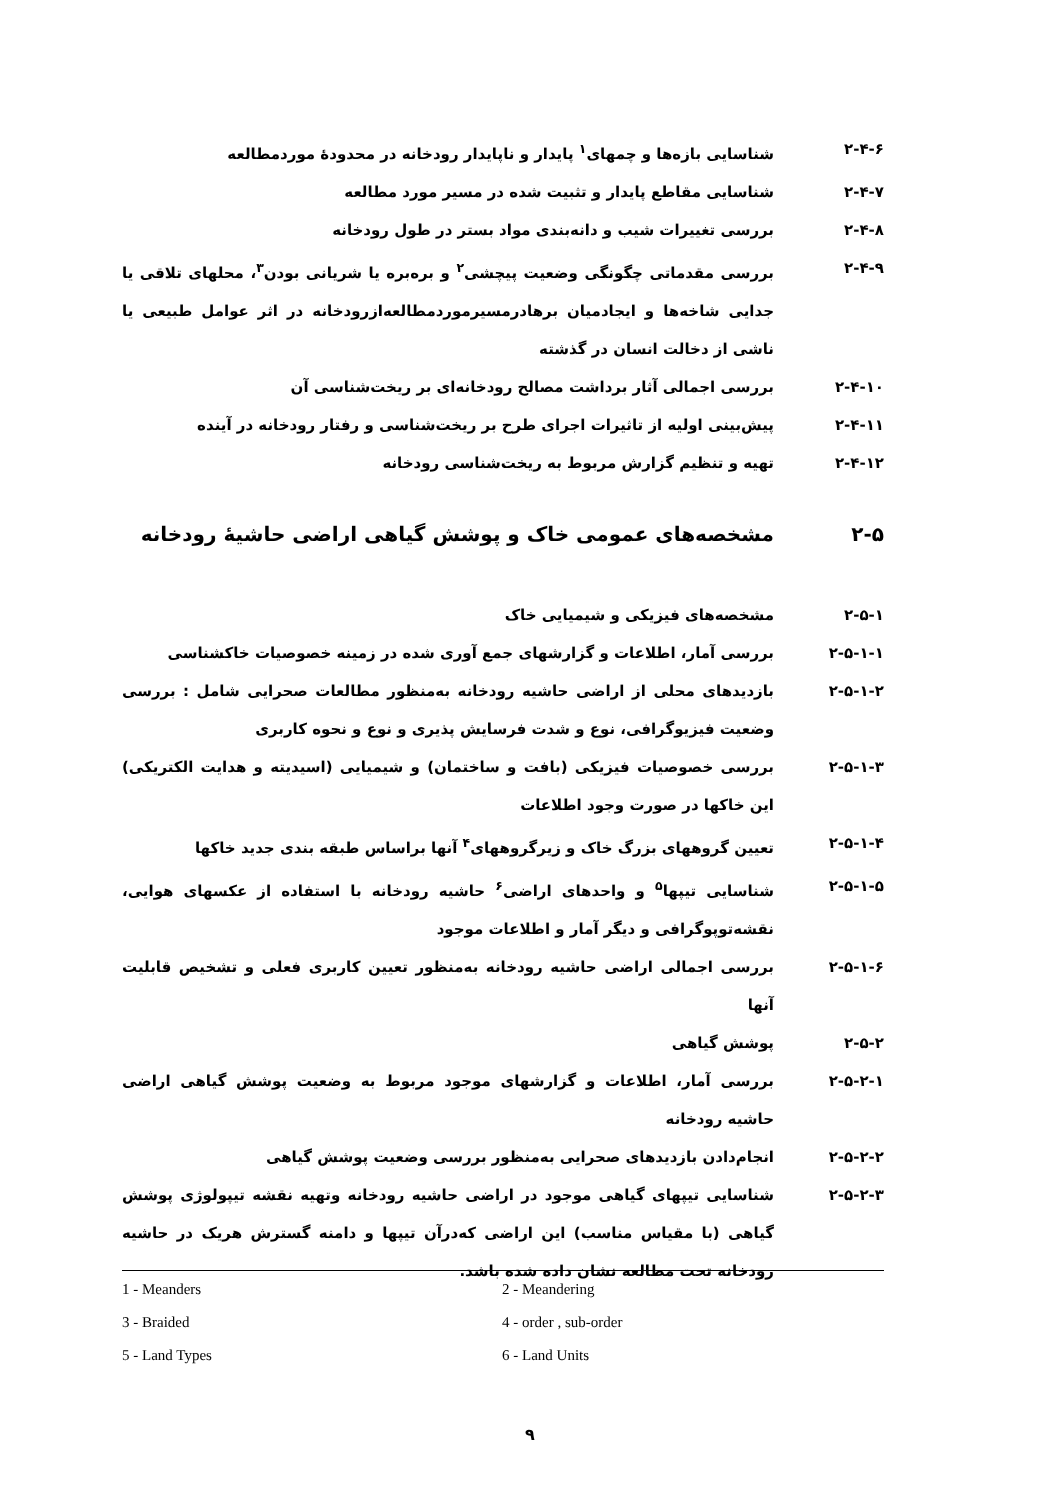۲-۴-۶ شناسایی بازه‌ها و چمهای<sup>۱</sup> پایدار و ناپایدار رودخانه در محدودهٔ موردمطالعه
۲-۴-۷ شناسایی مقاطع پایدار و تثبیت شده در مسیر مورد مطالعه
۲-۴-۸ بررسی تغییرات شیب و دانه‌بندی مواد بستر در طول رودخانه
۲-۴-۹ بررسی مقدماتی چگونگی وضعیت پیچشی<sup>۲</sup> و برەبره یا شریانی بودن<sup>۳</sup>، محلهای تلاقی یا جدایی شاخه‌ها و ایجادمیان برهادرمسیرموردمطالعه‌ازرودخانه در اثر عوامل طبیعی یا ناشی از دخالت انسان در گذشته
۲-۴-۱۰ بررسی اجمالی آثار برداشت مصالح رودخانه‌ای بر ریخت‌شناسی آن
۲-۴-۱۱ پیش‌بینی اولیه از تاثیرات اجرای طرح بر ریخت‌شناسی و رفتار رودخانه در آینده
۲-۴-۱۲ تهیه و تنظیم گزارش مربوط به ریخت‌شناسی رودخانه
۲-۵ مشخصه‌های عمومی خاک و پوشش گیاهی اراضی حاشیهٔ رودخانه
۲-۵-۱ مشخصه‌های فیزیکی و شیمیایی خاک
۲-۵-۱-۱ بررسی آمار، اطلاعات و گزارشهای جمع آوری شده در زمینه خصوصیات خاکشناسی
۲-۵-۱-۲ بازدیدهای محلی از اراضی حاشیه رودخانه به‌منظور مطالعات صحرایی شامل : بررسی وضعیت فیزیوگرافی، نوع و شدت فرسایش پذیری و نوع و نحوه کاربری
۲-۵-۱-۳ بررسی خصوصیات فیزیکی (بافت و ساختمان) و شیمیایی (اسیدیته و هدایت الکتریکی) این خاکها در صورت وجود اطلاعات
۲-۵-۱-۴ تعیین گروههای بزرگ خاک و زیرگروههای<sup>۴</sup> آنها براساس طبقه بندی جدید خاکها
۲-۵-۱-۵ شناسایی تیپها<sup>۵</sup> و واحدهای اراضی<sup>۶</sup> حاشیه رودخانه با استفاده از عکسهای هوایی، نقشه‌توپوگرافی و دیگر آمار و اطلاعات موجود
۲-۵-۱-۶ بررسی اجمالی اراضی حاشیه رودخانه به‌منظور تعیین کاربری فعلی و تشخیص قابلیت آنها
۲-۵-۲ پوشش گیاهی
۲-۵-۲-۱ بررسی آمار، اطلاعات و گزارشهای موجود مربوط به وضعیت پوشش گیاهی اراضی حاشیه رودخانه
۲-۵-۲-۲ انجام‌دادن بازدیدهای صحرایی به‌منظور بررسی وضعیت پوشش گیاهی
۲-۵-۲-۳ شناسایی تیپهای گیاهی موجود در اراضی حاشیه رودخانه وتهیه نقشه تیپولوژی پوشش گیاهی (با مقیاس مناسب) این اراضی که‌درآن تیپها و دامنه گسترش هریک در حاشیه رودخانه تحت مطالعه نشان داده شده باشد.
1 - Meanders
2 - Meandering
3 - Braided
4 - order , sub-order
5 - Land Types
6 - Land Units
۹